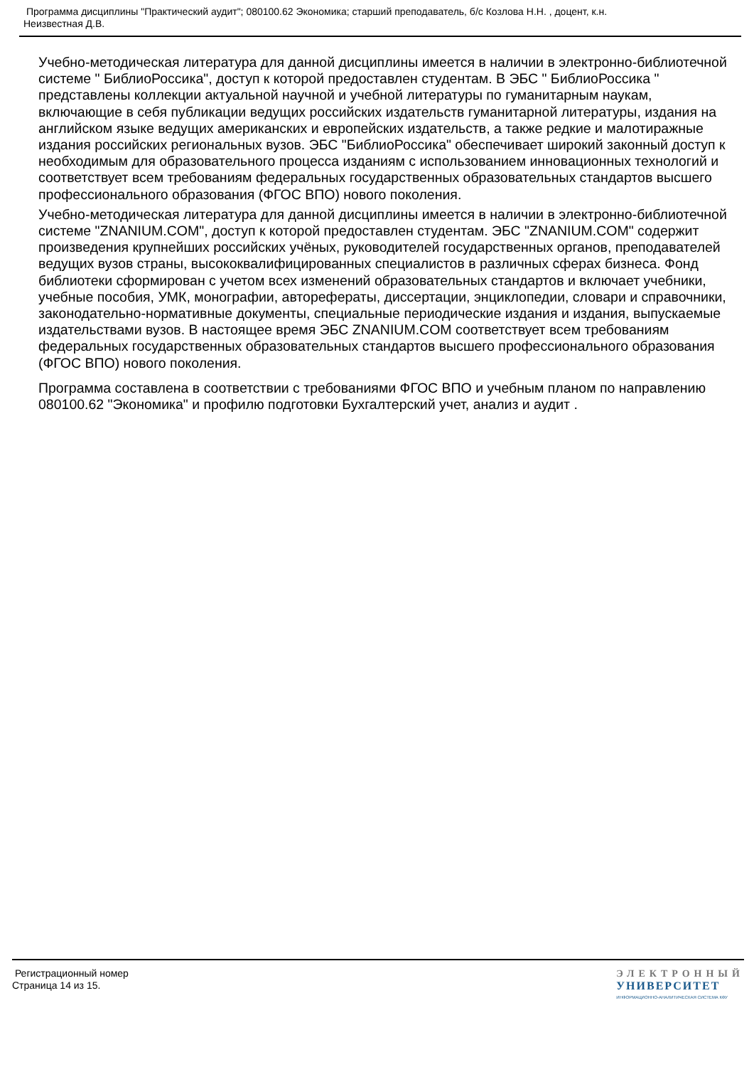Программа дисциплины "Практический аудит"; 080100.62 Экономика; старший преподаватель, б/с Козлова Н.Н. , доцент, к.н.
Неизвестная Д.В.
Учебно-методическая литература для данной дисциплины имеется в наличии в электронно-библиотечной системе " БиблиоРоссика", доступ к которой предоставлен студентам. В ЭБС " БиблиоРоссика " представлены коллекции актуальной научной и учебной литературы по гуманитарным наукам, включающие в себя публикации ведущих российских издательств гуманитарной литературы, издания на английском языке ведущих американских и европейских издательств, а также редкие и малотиражные издания российских региональных вузов. ЭБС "БиблиоРоссика" обеспечивает широкий законный доступ к необходимым для образовательного процесса изданиям с использованием инновационных технологий и соответствует всем требованиям федеральных государственных образовательных стандартов высшего профессионального образования (ФГОС ВПО) нового поколения.
Учебно-методическая литература для данной дисциплины имеется в наличии в электронно-библиотечной системе "ZNANIUM.COM", доступ к которой предоставлен студентам. ЭБС "ZNANIUM.COM" содержит произведения крупнейших российских учёных, руководителей государственных органов, преподавателей ведущих вузов страны, высококвалифицированных специалистов в различных сферах бизнеса. Фонд библиотеки сформирован с учетом всех изменений образовательных стандартов и включает учебники, учебные пособия, УМК, монографии, авторефераты, диссертации, энциклопедии, словари и справочники, законодательно-нормативные документы, специальные периодические издания и издания, выпускаемые издательствами вузов. В настоящее время ЭБС ZNANIUM.COM соответствует всем требованиям федеральных государственных образовательных стандартов высшего профессионального образования (ФГОС ВПО) нового поколения.
Программа составлена в соответствии с требованиями ФГОС ВПО и учебным планом по направлению 080100.62 "Экономика" и профилю подготовки Бухгалтерский учет, анализ и аудит .
Регистрационный номер
Страница 14 из 15.
ЭЛЕКТРОННЫЙ
УНИВЕРСИТЕТ
ИНФОРМАЦИОННО-АНАЛИТИЧЕСКАЯ СИСТЕМА КФУ